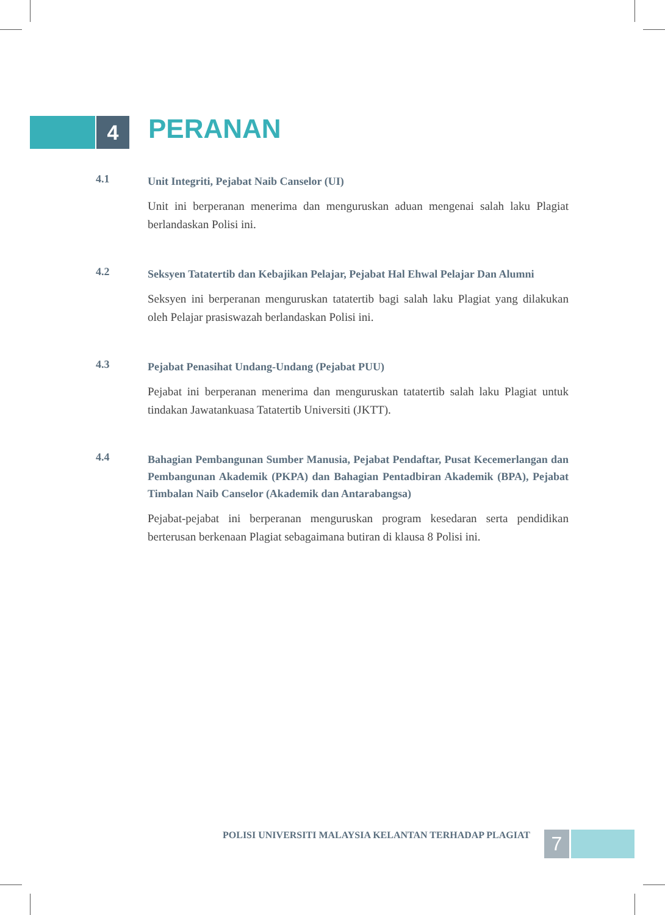4
PERANAN
4.1
Unit Integriti, Pejabat Naib Canselor (UI)
Unit ini berperanan menerima dan menguruskan aduan mengenai salah laku Plagiat berlandaskan Polisi ini.
4.2
Seksyen Tatatertib dan Kebajikan Pelajar, Pejabat Hal Ehwal Pelajar Dan Alumni
Seksyen ini berperanan menguruskan tatatertib bagi salah laku Plagiat yang dilakukan oleh Pelajar prasiswazah berlandaskan Polisi ini.
4.3
Pejabat Penasihat Undang-Undang (Pejabat PUU)
Pejabat ini berperanan menerima dan menguruskan tatatertib salah laku Plagiat untuk tindakan Jawatankuasa Tatatertib Universiti (JKTT).
4.4
Bahagian Pembangunan Sumber Manusia, Pejabat Pendaftar, Pusat Kecemerlangan dan Pembangunan Akademik (PKPA) dan Bahagian Pentadbiran Akademik (BPA), Pejabat Timbalan Naib Canselor (Akademik dan Antarabangsa)
Pejabat-pejabat ini berperanan menguruskan program kesedaran serta pendidikan berterusan berkenaan Plagiat sebagaimana butiran di klausa 8 Polisi ini.
POLISI UNIVERSITI MALAYSIA KELANTAN TERHADAP PLAGIAT
7